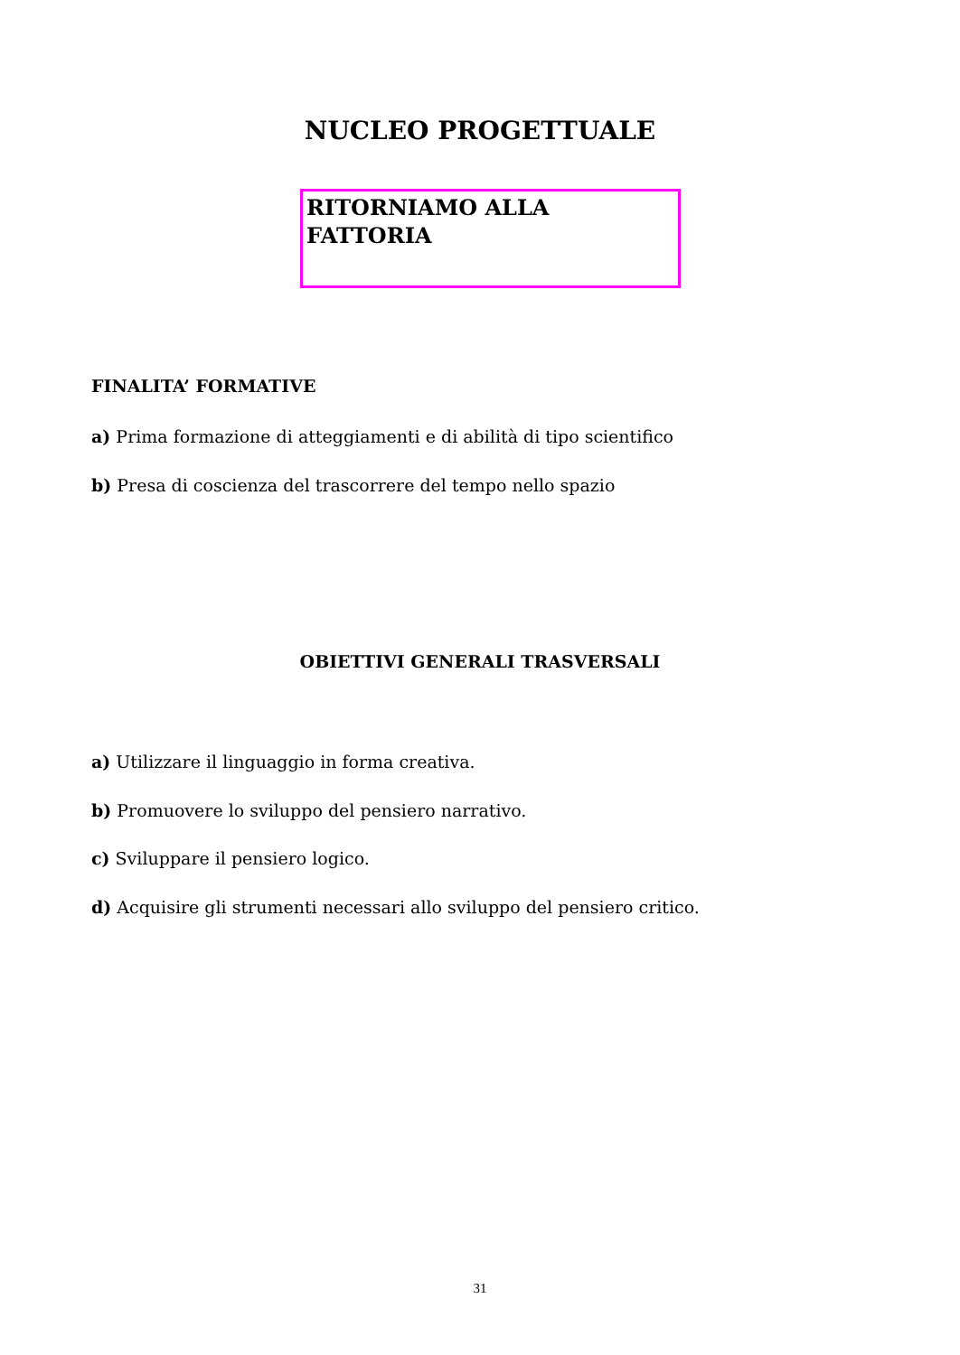NUCLEO PROGETTUALE
RITORNIAMO ALLA
FATTORIA
FINALITA’ FORMATIVE
a) Prima formazione di atteggiamenti e di abilità di tipo scientifico
b) Presa di coscienza del trascorrere del tempo nello spazio
OBIETTIVI GENERALI TRASVERSALI
a) Utilizzare il linguaggio in forma creativa.
b) Promuovere lo sviluppo del pensiero narrativo.
c) Sviluppare il pensiero logico.
d) Acquisire gli strumenti necessari allo sviluppo del pensiero critico.
31